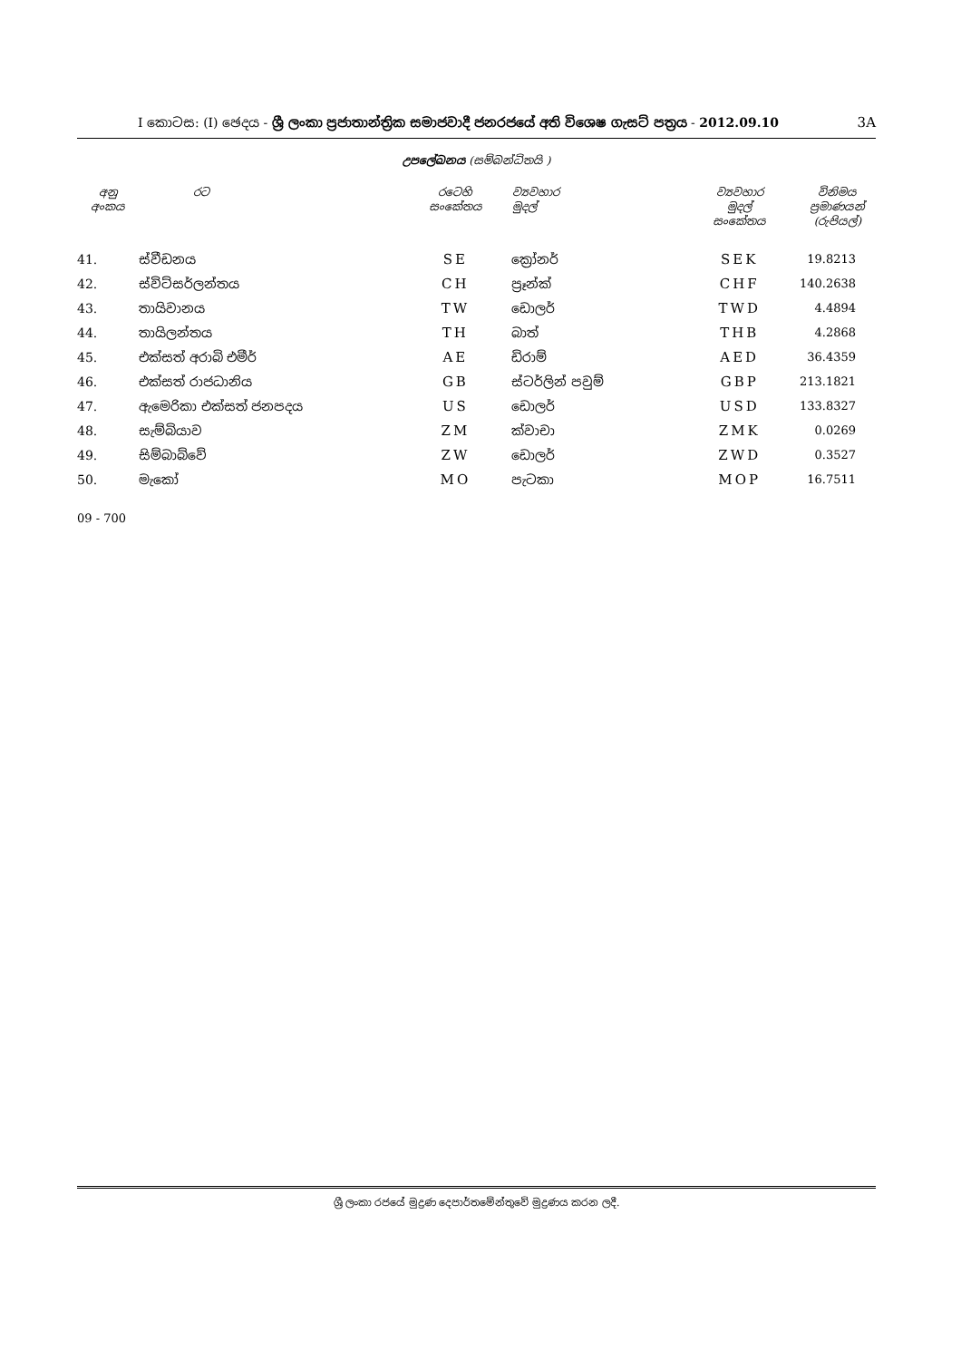I කොටස: (I) ඡෙදය - ශ්‍රී ලංකා ප්‍රජාතාන්ත්‍රික සමාජවාදී ජනරජයේ අති විශෙෂ ගැසට් පත්‍රය - 2012.09.10
3A
උපලේඛනය (සම්බන්ධිතයි )
| අනු අංකය | රට | රටෙහි සංකේතය | ව්‍යවහාර මුදල් | ව්‍යවහාර මුදල් සංකේතය | විනිමය ප්‍රමාණයන් (රුපියල්) |
| --- | --- | --- | --- | --- | --- |
| 41. | ස්වීඩනය | SE | ක්‍රෝනර් | SEK | 19.8213 |
| 42. | ස්විට්සර්ලන්තය | CH | ප්‍රෑන්ක් | CHF | 140.2638 |
| 43. | තායිවානය | TW | ඩොලර් | TWD | 4.4894 |
| 44. | තායිලන්තය | TH | බාත් | THB | 4.2868 |
| 45. | එක්සත් අරාබි එමීර් | AE | ඩිරාම් | AED | 36.4359 |
| 46. | එක්සත් රාජධානිය | GB | ස්ටර්ලින් පවුම් | GBP | 213.1821 |
| 47. | ඇමෙරිකා එක්සත් ජනපදය | US | ඩොලර් | USD | 133.8327 |
| 48. | සැම්බියාව | ZM | ක්වාචා | ZMK | 0.0269 |
| 49. | සිම්බාබ්වේ | ZW | ඩොලර් | ZWD | 0.3527 |
| 50. | මැකෝ | MO | පැටකා | MOP | 16.7511 |
09 - 700
ශ්‍රී ලංකා රජයේ මුද්‍රණ දෙපාර්තමේන්තුවේ මුද්‍රණය කරන ලදී.